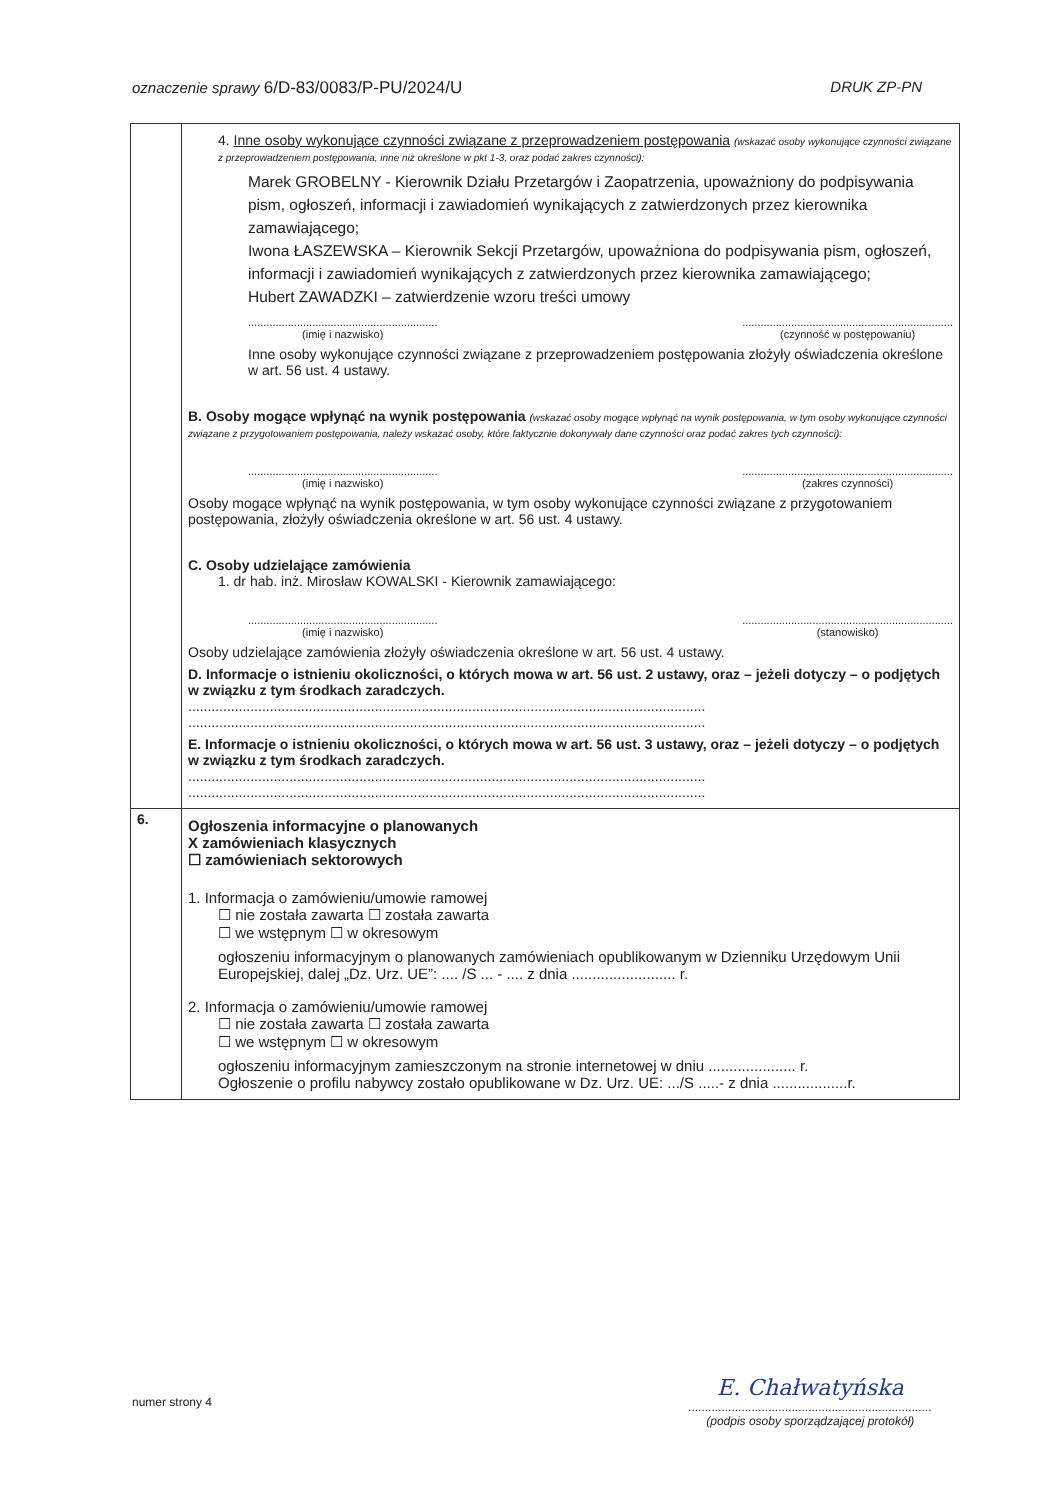oznaczenie sprawy 6/D-83/0083/P-PU/2024/U DRUK ZP-PN
| | 4. Inne osoby wykonujące czynności związane z przeprowadzeniem postępowania (wskazać osoby wykonujące czynności związane z przeprowadzeniem postępowania, inne niż określone w pkt 1-3, oraz podać zakres czynności): Marek GROBELNY - Kierownik Działu Przetargów i Zaopatrzenia, upoważniony do podpisywania pism, ogłoszeń, informacji i zawiadomień wynikających z zatwierdzonych przez kierownika zamawiającego; Iwona ŁASZEWSKA – Kierownik Sekcji Przetargów, upoważniona do podpisywania pism, ogłoszeń, informacji i zawiadomień wynikających z zatwierdzonych przez kierownika zamawiającego; Hubert ZAWADZKI – zatwierdzenie wzoru treści umowy .............................................................. (imię i nazwisko) ..................................................................... (czynność w postępowaniu) Inne osoby wykonujące czynności związane z przeprowadzeniem postępowania złożyły oświadczenia określone w art. 56 ust. 4 ustawy. B. Osoby mogące wpłynąć na wynik postępowania (wskazać osoby mogące wpłynąć na wynik postępowania, w tym osoby wykonujące czynności związane z przygotowaniem postępowania, należy wskazać osoby, które faktycznie dokonywały dane czynności oraz podać zakres tych czynności): .............................................................. (imię i nazwisko) ..................................................................... (zakres czynności) Osoby mogące wpłynąć na wynik postępowania, w tym osoby wykonujące czynności związane z przygotowaniem postępowania, złożyły oświadczenia określone w art. 56 ust. 4 ustawy. C. Osoby udzielające zamówienia 1. dr hab. inż. Mirosław KOWALSKI - Kierownik zamawiającego: .............................................................. (imię i nazwisko) ..................................................................... (stanowisko) Osoby udzielające zamówienia złożyły oświadczenia określone w art. 56 ust. 4 ustawy. D. Informacje o istnieniu okoliczności, o których mowa w art. 56 ust. 2 ustawy, oraz – jeżeli dotyczy – o podjętych w związku z tym środkach zaradczych. ..................................................................................................................................... ..................................................................................................................................... E. Informacje o istnieniu okoliczności, o których mowa w art. 56 ust. 3 ustawy, oraz – jeżeli dotyczy – o podjętych w związku z tym środkach zaradczych. ..................................................................................................................................... ..................................................................................................................................... |
| 6. | Ogłoszenia informacyjne o planowanych X zamówieniach klasycznych ☐ zamówieniach sektorowych 1. Informacja o zamówieniu/umowie ramowej ☐ nie została zawarta ☐ została zawarta ☐ we wstępnym ☐ w okresowym ogłoszeniu informacyjnym o planowanych zamówieniach opublikowanym w Dzienniku Urzędowym Unii Europejskiej, dalej „Dz. Urz. UE”: .... /S ... - .... z dnia ......................... r. 2. Informacja o zamówieniu/umowie ramowej ☐ nie została zawarta ☐ została zawarta ☐ we wstępnym ☐ w okresowym ogłoszeniu informacyjnym zamieszczonym na stronie internetowej w dniu ..................... r. Ogłoszenie o profilu nabywcy zostało opublikowane w Dz. Urz. UE: .../S .....- z dnia ..................r. |
numer strony 4
E. Chałwatyńska
.........................................................................
(podpis osoby sporządzającej protokół)